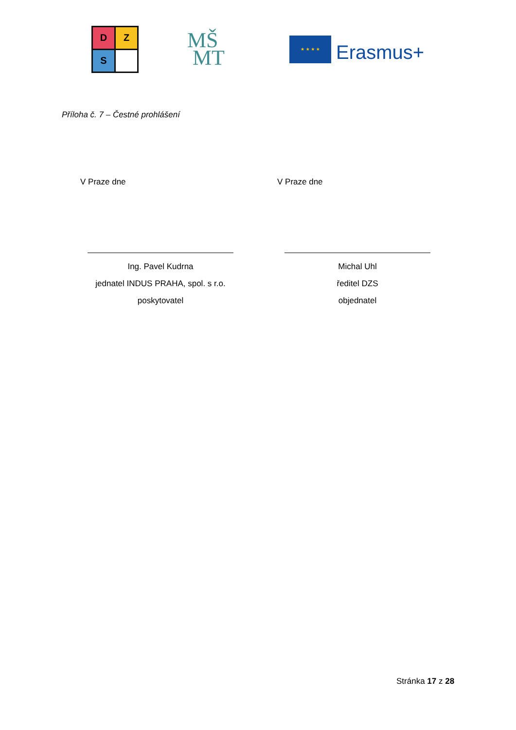D
Z
S
MŠ
MT
★ ★ ★ ★
Erasmus+
Příloha č. 7 – Čestné prohlášení
V Praze dne
Ing. Pavel Kudrna
jednatel INDUS PRAHA, spol. s r.o.
poskytovatel
V Praze dne
Michal Uhl
ředitel DZS
objednatel
Stránka 17 z 28